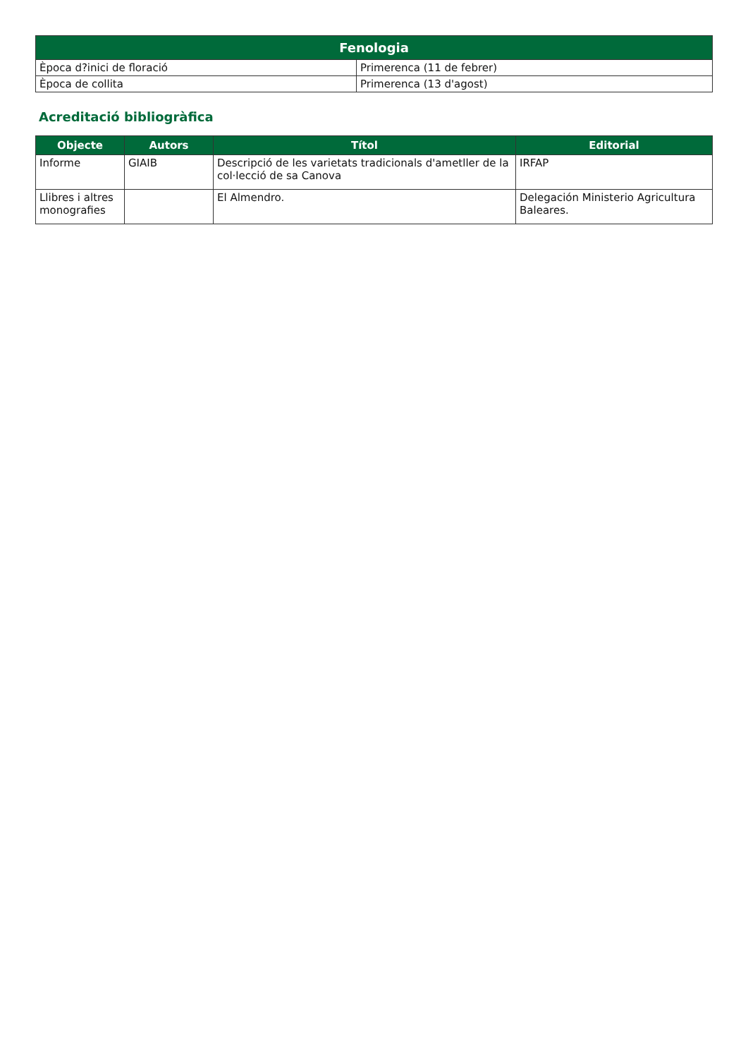| Fenologia | |
| --- | --- |
| Època d?inici de floració | Primerenca (11 de febrer) |
| Època de collita | Primerenca (13 d'agost) |
Acreditació bibliogràfica
| Objecte | Autors | Títol | Editorial |
| --- | --- | --- | --- |
| Informe | GIAIB | Descripció de les varietats tradicionals d'ametller de la col·lecció de sa Canova | IRFAP |
| Llibres i altres monografies | | El Almendro. | Delegación Ministerio Agricultura Baleares. |